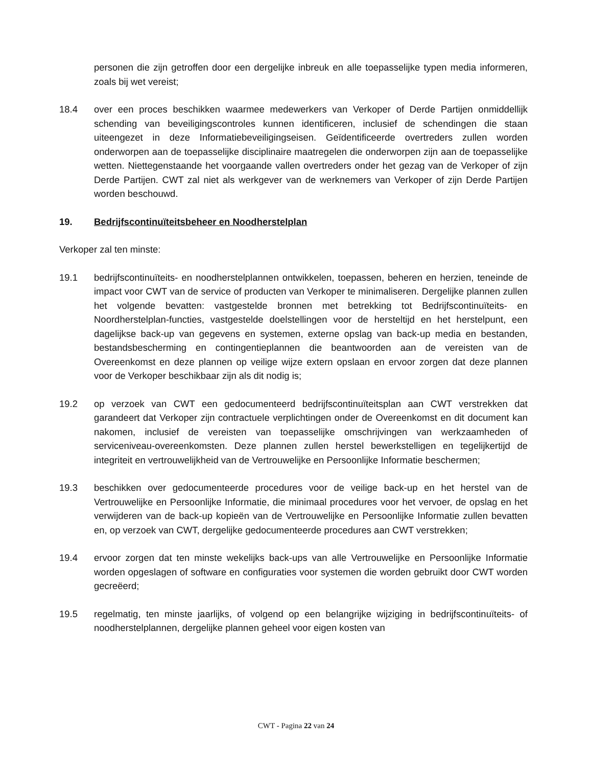personen die zijn getroffen door een dergelijke inbreuk en alle toepasselijke typen media informeren, zoals bij wet vereist;
18.4 over een proces beschikken waarmee medewerkers van Verkoper of Derde Partijen onmiddellijk schending van beveiligingscontroles kunnen identificeren, inclusief de schendingen die staan uiteengezet in deze Informatiebeveiligingseisen. Geïdentificeerde overtreders zullen worden onderworpen aan de toepasselijke disciplinaire maatregelen die onderworpen zijn aan de toepasselijke wetten. Niettegenstaande het voorgaande vallen overtreders onder het gezag van de Verkoper of zijn Derde Partijen. CWT zal niet als werkgever van de werknemers van Verkoper of zijn Derde Partijen worden beschouwd.
19. Bedrijfscontinuïteitsbeheer en Noodherstelplan
Verkoper zal ten minste:
19.1 bedrijfscontinuïteits- en noodherstelplannen ontwikkelen, toepassen, beheren en herzien, teneinde de impact voor CWT van de service of producten van Verkoper te minimaliseren. Dergelijke plannen zullen het volgende bevatten: vastgestelde bronnen met betrekking tot Bedrijfscontinuïteits- en Noordherstelplan-functies, vastgestelde doelstellingen voor de hersteltijd en het herstelpunt, een dagelijkse back-up van gegevens en systemen, externe opslag van back-up media en bestanden, bestandsbescherming en contingentieplannen die beantwoorden aan de vereisten van de Overeenkomst en deze plannen op veilige wijze extern opslaan en ervoor zorgen dat deze plannen voor de Verkoper beschikbaar zijn als dit nodig is;
19.2 op verzoek van CWT een gedocumenteerd bedrijfscontinuïteitsplan aan CWT verstrekken dat garandeert dat Verkoper zijn contractuele verplichtingen onder de Overeenkomst en dit document kan nakomen, inclusief de vereisten van toepasselijke omschrijvingen van werkzaamheden of serviceniveau-overeenkomsten. Deze plannen zullen herstel bewerkstelligen en tegelijkertijd de integriteit en vertrouwelijkheid van de Vertrouwelijke en Persoonlijke Informatie beschermen;
19.3 beschikken over gedocumenteerde procedures voor de veilige back-up en het herstel van de Vertrouwelijke en Persoonlijke Informatie, die minimaal procedures voor het vervoer, de opslag en het verwijderen van de back-up kopieën van de Vertrouwelijke en Persoonlijke Informatie zullen bevatten en, op verzoek van CWT, dergelijke gedocumenteerde procedures aan CWT verstrekken;
19.4 ervoor zorgen dat ten minste wekelijks back-ups van alle Vertrouwelijke en Persoonlijke Informatie worden opgeslagen of software en configuraties voor systemen die worden gebruikt door CWT worden gecreëerd;
19.5 regelmatig, ten minste jaarlijks, of volgend op een belangrijke wijziging in bedrijfscontinuïteits- of noodherstelplannen, dergelijke plannen geheel voor eigen kosten van
CWT - Pagina 22 van 24